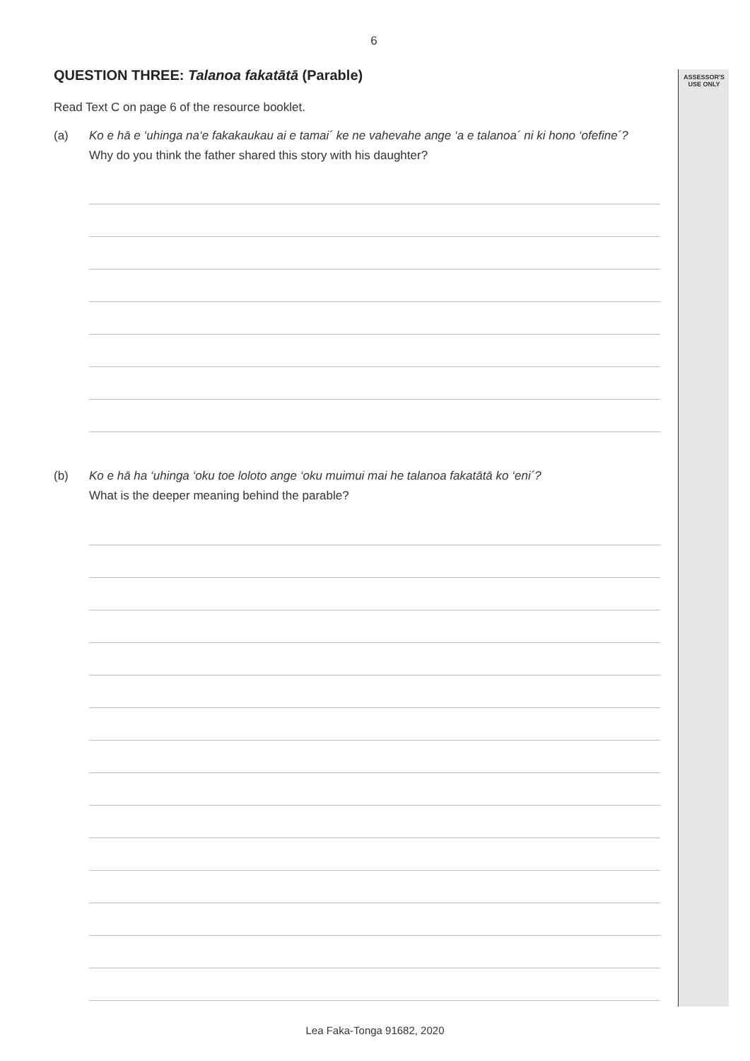ASSESSOR'S
USE ONLY
6
QUESTION THREE: Talanoa fakatātā (Parable)
Read Text C on page 6 of the resource booklet.
(a) Ko e hā e ‘uhinga na‘e fakakaukau ai e tamai´ ke ne vahevahe ange ‘a e talanoa´ ni ki hono ‘ofefine´?
Why do you think the father shared this story with his daughter?
(b) Ko e hā ha ‘uhinga ‘oku toe loloto ange ‘oku muimui mai he talanoa fakatātā ko ‘eni´?
What is the deeper meaning behind the parable?
Lea Faka-Tonga 91682, 2020